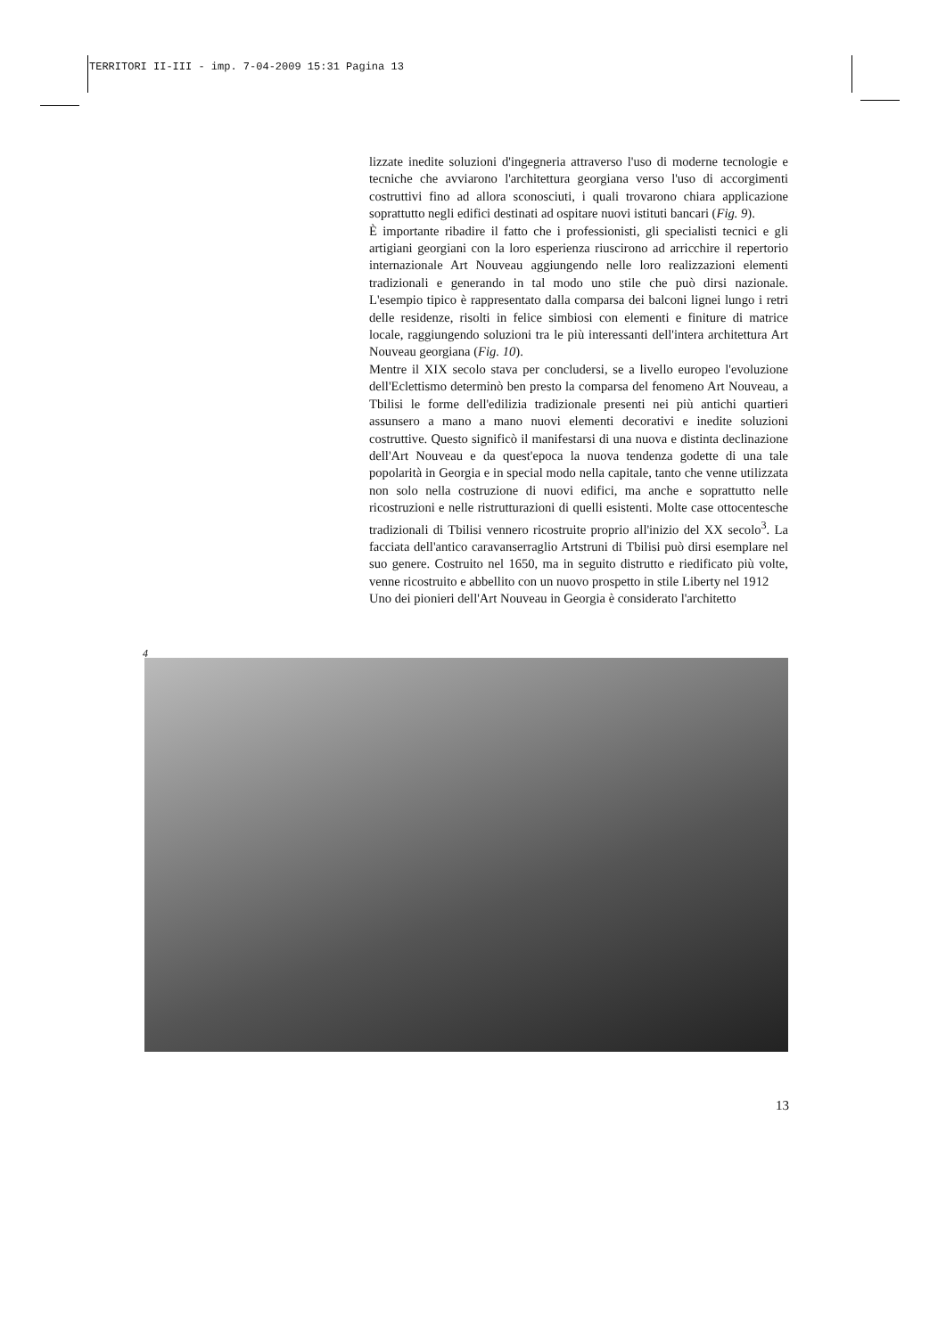TERRITORI II-III - imp. 7-04-2009 15:31 Pagina 13
lizzate inedite soluzioni d'ingegneria attraverso l'uso di moderne tecnologie e tecniche che avviarono l'architettura georgiana verso l'uso di accorgimenti costruttivi fino ad allora sconosciuti, i quali trovarono chiara applicazione soprattutto negli edifici destinati ad ospitare nuovi istituti bancari (Fig. 9).
È importante ribadire il fatto che i professionisti, gli specialisti tecnici e gli artigiani georgiani con la loro esperienza riuscirono ad arricchire il repertorio internazionale Art Nouveau aggiungendo nelle loro realizzazioni elementi tradizionali e generando in tal modo uno stile che può dirsi nazionale. L'esempio tipico è rappresentato dalla comparsa dei balconi lignei lungo i retri delle residenze, risolti in felice simbiosi con elementi e finiture di matrice locale, raggiungendo soluzioni tra le più interessanti dell'intera architettura Art Nouveau georgiana (Fig. 10).
Mentre il XIX secolo stava per concludersi, se a livello europeo l'evoluzione dell'Eclettismo determinò ben presto la comparsa del fenomeno Art Nouveau, a Tbilisi le forme dell'edilizia tradizionale presenti nei più antichi quartieri assunsero a mano a mano nuovi elementi decorativi e inedite soluzioni costruttive. Questo significò il manifestarsi di una nuova e distinta declinazione dell'Art Nouveau e da quest'epoca la nuova tendenza godette di una tale popolarità in Georgia e in special modo nella capitale, tanto che venne utilizzata non solo nella costruzione di nuovi edifici, ma anche e soprattutto nelle ricostruzioni e nelle ristrutturazioni di quelli esistenti. Molte case ottocentesche tradizionali di Tbilisi vennero ricostruite proprio all'inizio del XX secolo<sup>3</sup>. La facciata dell'antico caravanserraglio Artstruni di Tbilisi può dirsi esemplare nel suo genere. Costruito nel 1650, ma in seguito distrutto e riedificato più volte, venne ricostruito e abbellito con un nuovo prospetto in stile Liberty nel 1912
Uno dei pionieri dell'Art Nouveau in Georgia è considerato l'architetto
4
13